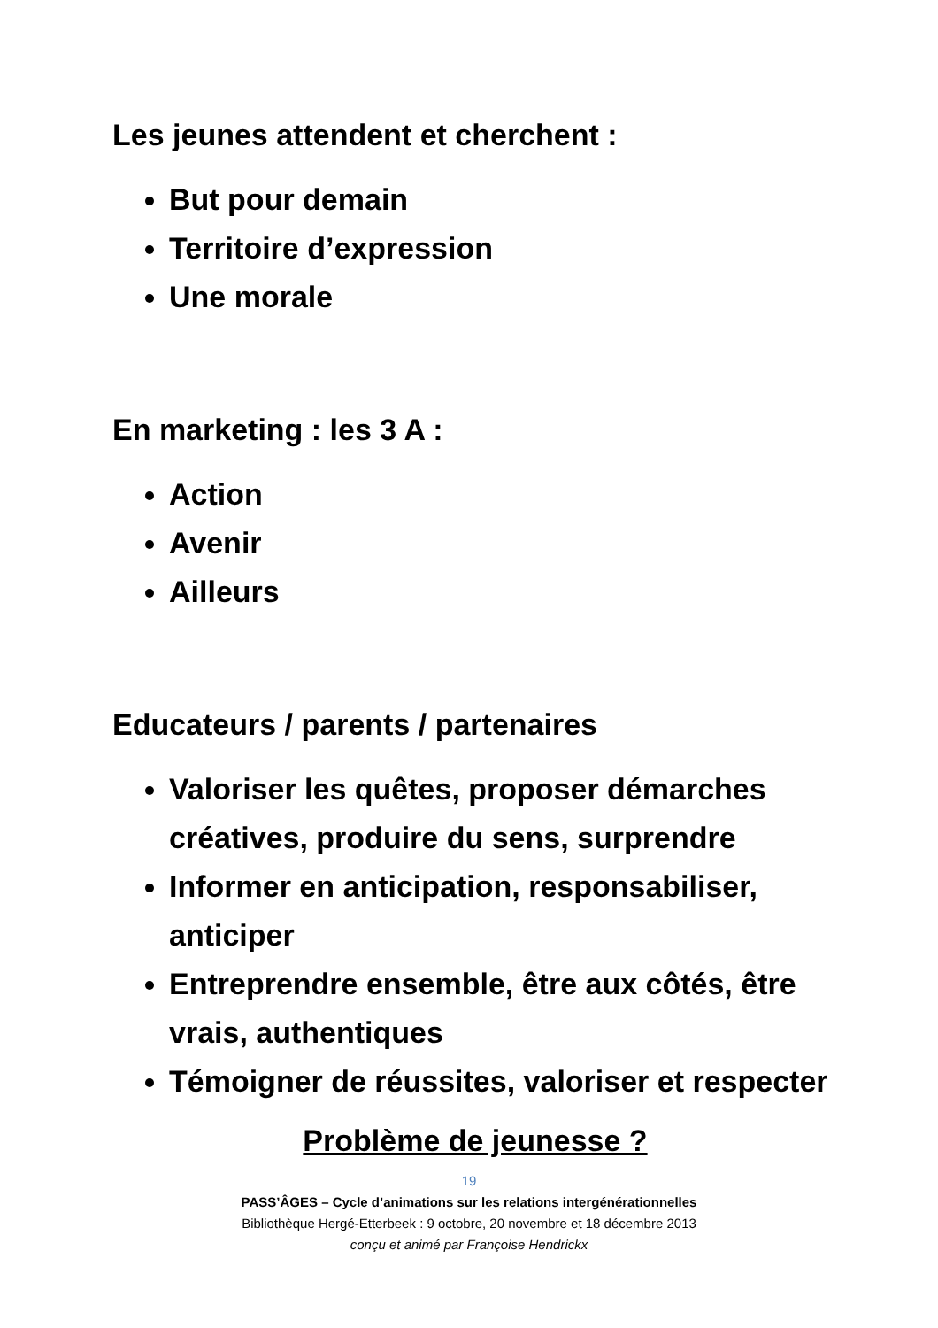Les jeunes attendent et cherchent :
But pour demain
Territoire d’expression
Une morale
En marketing : les 3 A :
Action
Avenir
Ailleurs
Educateurs / parents / partenaires
Valoriser les quêtes, proposer démarches créatives, produire du sens, surprendre
Informer en anticipation, responsabiliser, anticiper
Entreprendre ensemble, être aux côtés, être vrais, authentiques
Témoigner de réussites, valoriser et respecter
Problème de jeunesse ?
19
PASS’ÂGES – Cycle d’animations sur les relations intergénérationnelles
Bibliothèque Hergé-Etterbeek : 9 octobre, 20 novembre et 18 décembre 2013
conçu et animé par Françoise Hendrickx